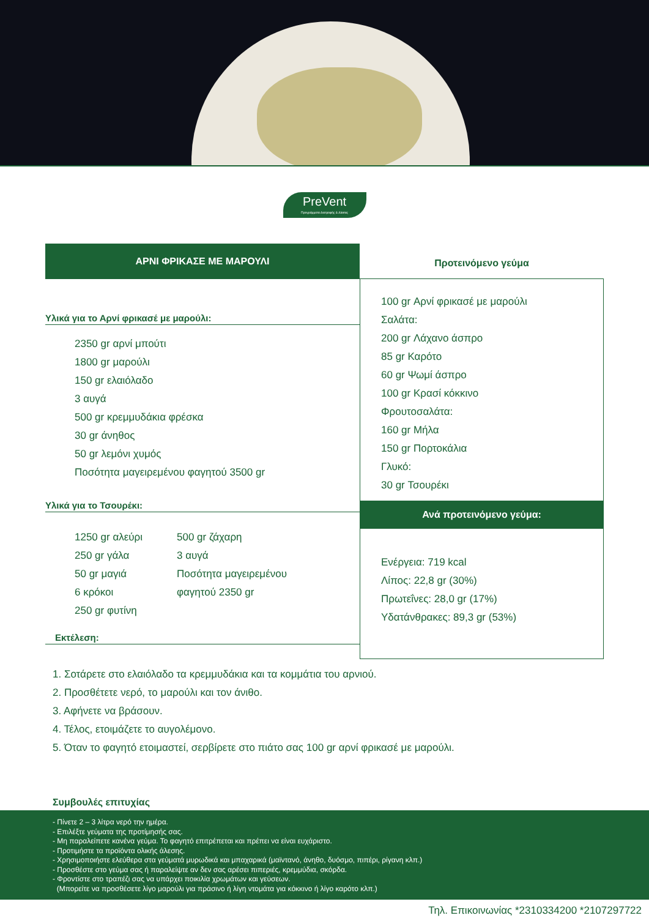PreVent
Προγράμματα Διατροφής & Δίαιτας
ΑΡΝΙ ΦΡΙΚΑΣΕ ΜΕ ΜΑΡΟΥΛΙ
Υλικά για το Αρνί φρικασέ με μαρούλι:
2350 gr αρνί μπούτι
1800 gr μαρούλι
150 gr ελαιόλαδο
3 αυγά
500 gr κρεμμυδάκια φρέσκα
30 gr άνηθος
50 gr λεμόνι χυμός
Ποσότητα μαγειρεμένου φαγητού 3500 gr
Υλικά για το Τσουρέκι:
1250 gr αλεύρι
250 gr γάλα
50 gr μαγιά
6 κρόκοι
250 gr φυτίνη
500 gr ζάχαρη
3 αυγά
Ποσότητα μαγειρεμένου
φαγητού 2350 gr
Εκτέλεση:
Προτεινόμενο γεύμα
100 gr Αρνί φρικασέ με μαρούλι
Σαλάτα:
200 gr Λάχανο άσπρο
85 gr Καρότο
60 gr Ψωμί άσπρο
100 gr Κρασί κόκκινο
Φρουτοσαλάτα:
160 gr Μήλα
150 gr Πορτοκάλια
Γλυκό:
30 gr Τσουρέκι
Ανά προτεινόμενο γεύμα:
Ενέργεια: 719 kcal
Λίπος: 22,8 gr (30%)
Πρωτεΐνες: 28,0 gr (17%)
Υδατάνθρακες: 89,3 gr (53%)
1. Σοτάρετε στο ελαιόλαδο τα κρεμμυδάκια και τα κομμάτια του αρνιού.
2. Προσθέτετε νερό, το μαρούλι και τον άνιθο.
3. Αφήνετε να βράσουν.
4. Τέλος, ετοιμάζετε το αυγολέμονο.
5. Όταν το φαγητό ετοιμαστεί, σερβίρετε στο πιάτο σας 100 gr αρνί φρικασέ με μαρούλι.
Συμβουλές επιτυχίας
- Πίνετε 2 – 3 λίτρα νερό την ημέρα.
- Επιλέξτε γεύματα της προτίμησής σας.
- Μη παραλείπετε κανένα γεύμα. Το φαγητό επιτρέπεται και πρέπει να είναι ευχάριστο.
- Προτιμήστε τα προϊόντα ολικής άλεσης.
- Χρησιμοποιήστε ελεύθερα στα γεύματά μυρωδικά και μπαχαρικά (μαϊντανό, άνηθο, δυόσμο, πιπέρι, ρίγανη κλπ.)
- Προσθέστε στο γεύμα σας ή παραλείψτε αν δεν σας αρέσει πιπεριές, κρεμμύδια, σκόρδα.
- Φροντίστε στο τραπέζι σας να υπάρχει ποικιλία χρωμάτων και γεύσεων.
(Μπορείτε να προσθέσετε λίγο μαρούλι για πράσινο ή λίγη ντομάτα για κόκκινο ή λίγο καρότο κλπ.)
Τηλ. Επικοινωνίας *2310334200 *2107297722